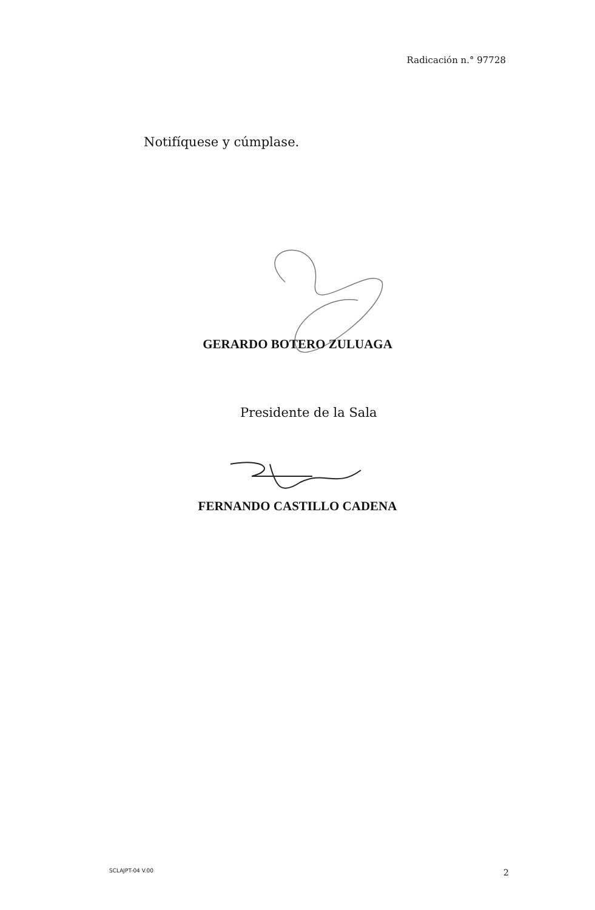Radicación n.° 97728
Notifíquese y cúmplase.
GERARDO BOTERO ZULUAGA
Presidente de la Sala
FERNANDO CASTILLO CADENA
SCLAJPT-04 V.00 2